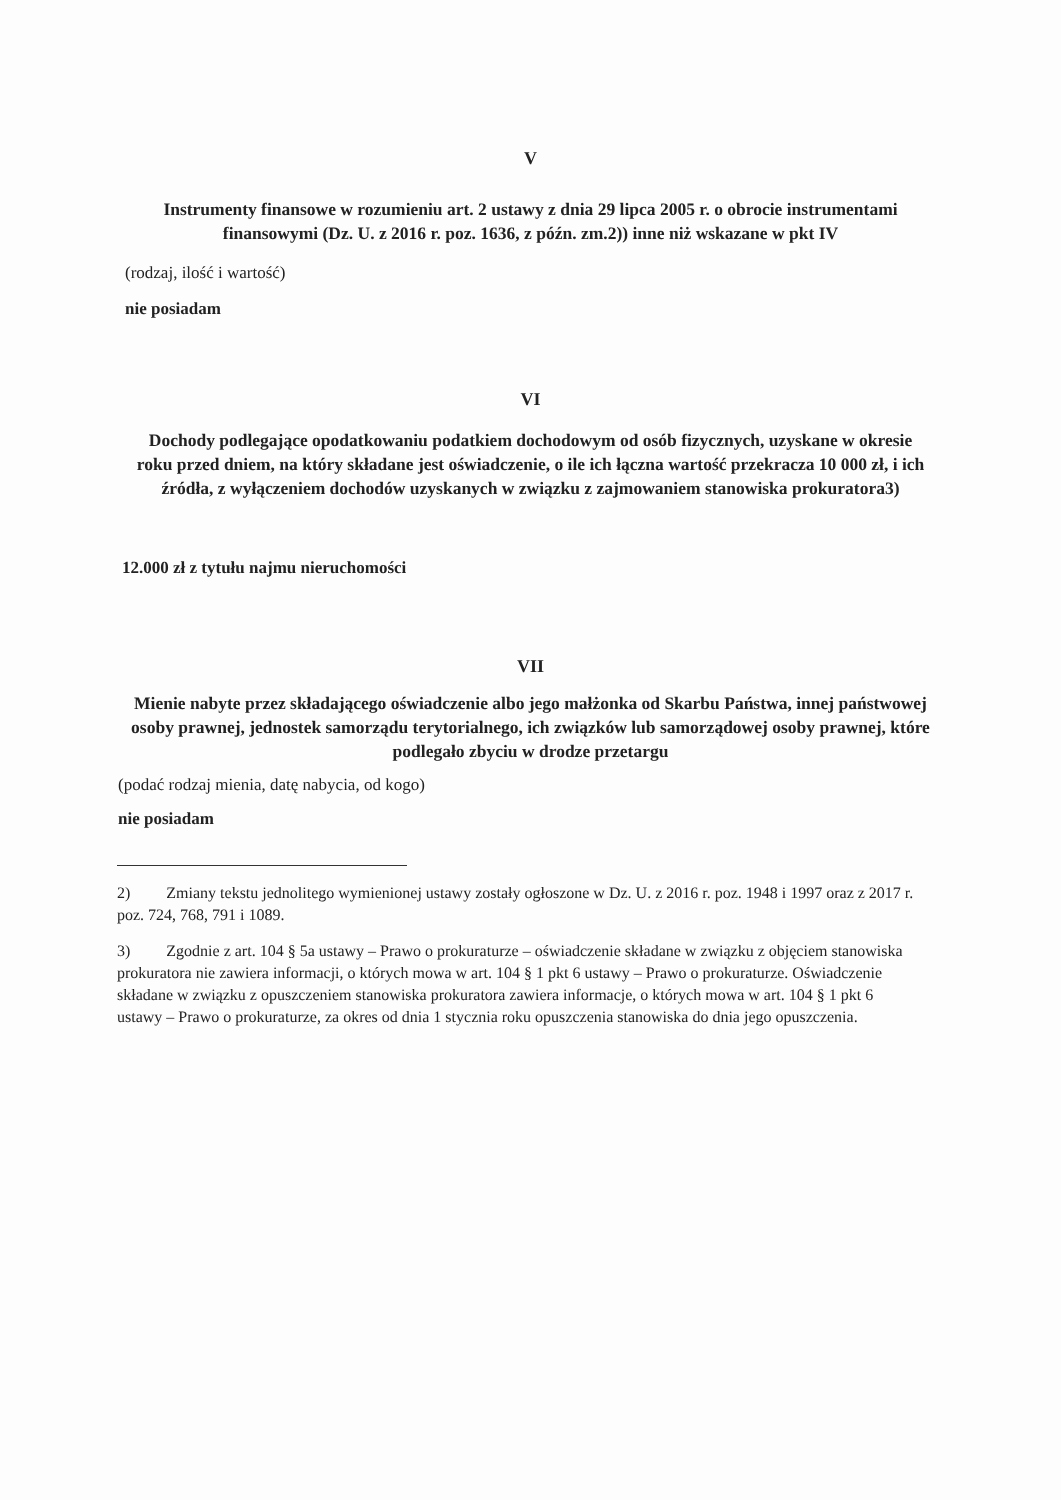V
Instrumenty finansowe w rozumieniu art. 2 ustawy z dnia 29 lipca 2005 r. o obrocie instrumentami finansowymi (Dz. U. z 2016 r. poz. 1636, z późn. zm.2)) inne niż wskazane w pkt IV
(rodzaj, ilość i wartość)
nie posiadam
VI
Dochody podlegające opodatkowaniu podatkiem dochodowym od osób fizycznych, uzyskane w okresie roku przed dniem, na który składane jest oświadczenie, o ile ich łączna wartość przekracza 10 000 zł, i ich źródła, z wyłączeniem dochodów uzyskanych w związku z zajmowaniem stanowiska prokuratora3)
12.000 zł z tytułu najmu nieruchomości
VII
Mienie nabyte przez składającego oświadczenie albo jego małżonka od Skarbu Państwa, innej państwowej osoby prawnej, jednostek samorządu terytorialnego, ich związków lub samorządowej osoby prawnej, które podlegało zbyciu w drodze przetargu
(podać rodzaj mienia, datę nabycia, od kogo)
nie posiadam
2) Zmiany tekstu jednolitego wymienionej ustawy zostały ogłoszone w Dz. U. z 2016 r. poz. 1948 i 1997 oraz z 2017 r. poz. 724, 768, 791 i 1089.
3) Zgodnie z art. 104 § 5a ustawy – Prawo o prokuraturze – oświadczenie składane w związku z objęciem stanowiska prokuratora nie zawiera informacji, o których mowa w art. 104 § 1 pkt 6 ustawy – Prawo o prokuraturze. Oświadczenie składane w związku z opuszczeniem stanowiska prokuratora zawiera informacje, o których mowa w art. 104 § 1 pkt 6 ustawy – Prawo o prokuraturze, za okres od dnia 1 stycznia roku opuszczenia stanowiska do dnia jego opuszczenia.